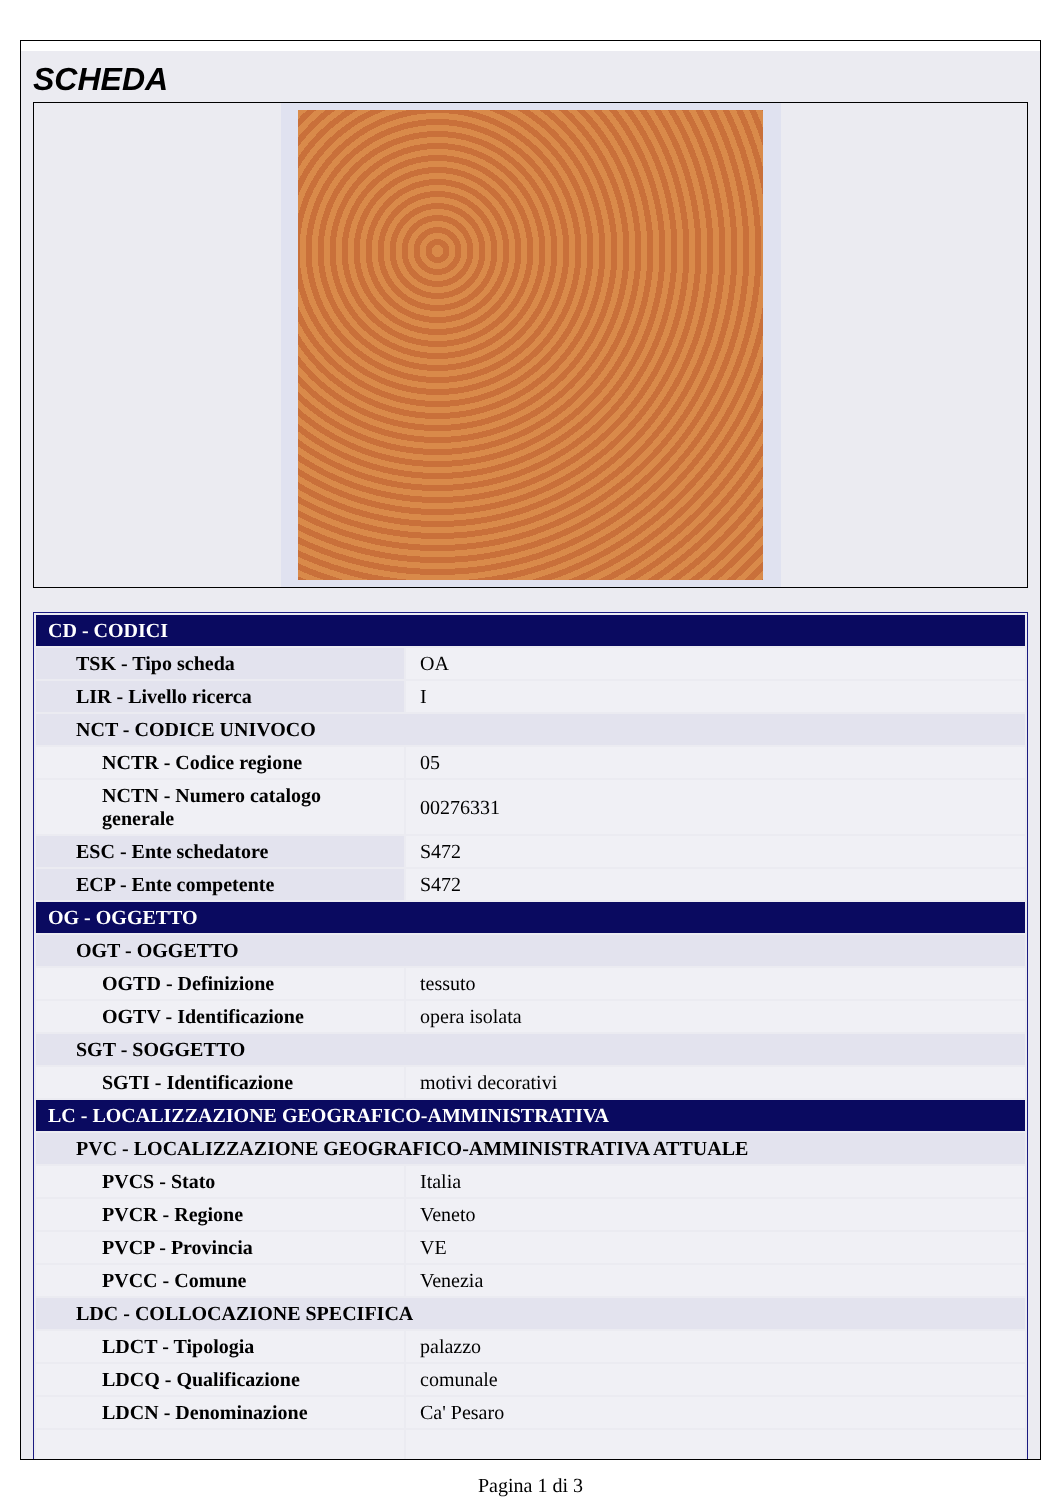SCHEDA
| CD - CODICI | |
| TSK - Tipo scheda | OA |
| LIR - Livello ricerca | I |
| NCT - CODICE UNIVOCO | |
| NCTR - Codice regione | 05 |
| NCTN - Numero catalogo generale | 00276331 |
| ESC - Ente schedatore | S472 |
| ECP - Ente competente | S472 |
| OG - OGGETTO | |
| OGT - OGGETTO | |
| OGTD - Definizione | tessuto |
| OGTV - Identificazione | opera isolata |
| SGT - SOGGETTO | |
| SGTI - Identificazione | motivi decorativi |
| LC - LOCALIZZAZIONE GEOGRAFICO-AMMINISTRATIVA | |
| PVC - LOCALIZZAZIONE GEOGRAFICO-AMMINISTRATIVA ATTUALE | |
| PVCS - Stato | Italia |
| PVCR - Regione | Veneto |
| PVCP - Provincia | VE |
| PVCC - Comune | Venezia |
| LDC - COLLOCAZIONE SPECIFICA | |
| LDCT - Tipologia | palazzo |
| LDCQ - Qualificazione | comunale |
| LDCN - Denominazione | Ca' Pesaro |
Pagina 1 di 3